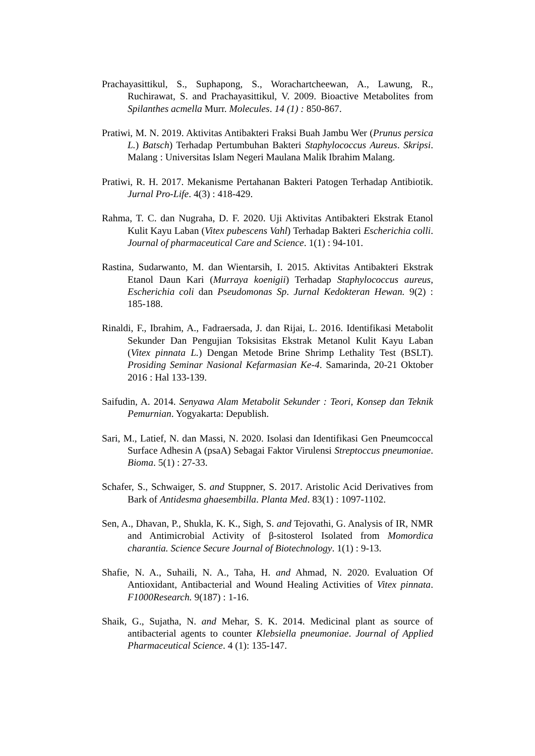Prachayasittikul, S., Suphapong, S., Worachartcheewan, A., Lawung, R., Ruchirawat, S. and Prachayasittikul, V. 2009. Bioactive Metabolites from Spilanthes acmella Murr. Molecules. 14 (1) : 850-867.
Pratiwi, M. N. 2019. Aktivitas Antibakteri Fraksi Buah Jambu Wer (Prunus persica L.) Batsch) Terhadap Pertumbuhan Bakteri Staphylococcus Aureus. Skripsi. Malang : Universitas Islam Negeri Maulana Malik Ibrahim Malang.
Pratiwi, R. H. 2017. Mekanisme Pertahanan Bakteri Patogen Terhadap Antibiotik. Jurnal Pro-Life. 4(3) : 418-429.
Rahma, T. C. dan Nugraha, D. F. 2020. Uji Aktivitas Antibakteri Ekstrak Etanol Kulit Kayu Laban (Vitex pubescens Vahl) Terhadap Bakteri Escherichia colli. Journal of pharmaceutical Care and Science. 1(1) : 94-101.
Rastina, Sudarwanto, M. dan Wientarsih, I. 2015. Aktivitas Antibakteri Ekstrak Etanol Daun Kari (Murraya koenigii) Terhadap Staphylococcus aureus, Escherichia coli dan Pseudomonas Sp. Jurnal Kedokteran Hewan. 9(2) : 185-188.
Rinaldi, F., Ibrahim, A., Fadraersada, J. dan Rijai, L. 2016. Identifikasi Metabolit Sekunder Dan Pengujian Toksisitas Ekstrak Metanol Kulit Kayu Laban (Vitex pinnata L.) Dengan Metode Brine Shrimp Lethality Test (BSLT). Prosiding Seminar Nasional Kefarmasian Ke-4. Samarinda, 20-21 Oktober 2016 : Hal 133-139.
Saifudin, A. 2014. Senyawa Alam Metabolit Sekunder : Teori, Konsep dan Teknik Pemurnian. Yogyakarta: Depublish.
Sari, M., Latief, N. dan Massi, N. 2020. Isolasi dan Identifikasi Gen Pneumcoccal Surface Adhesin A (psaA) Sebagai Faktor Virulensi Streptoccus pneumoniae. Bioma. 5(1) : 27-33.
Schafer, S., Schwaiger, S. and Stuppner, S. 2017. Aristolic Acid Derivatives from Bark of Antidesma ghaesembilla. Planta Med. 83(1) : 1097-1102.
Sen, A., Dhavan, P., Shukla, K. K., Sigh, S. and Tejovathi, G. Analysis of IR, NMR and Antimicrobial Activity of β-sitosterol Isolated from Momordica charantia. Science Secure Journal of Biotechnology. 1(1) : 9-13.
Shafie, N. A., Suhaili, N. A., Taha, H. and Ahmad, N. 2020. Evaluation Of Antioxidant, Antibacterial and Wound Healing Activities of Vitex pinnata. F1000Research. 9(187) : 1-16.
Shaik, G., Sujatha, N. and Mehar, S. K. 2014. Medicinal plant as source of antibacterial agents to counter Klebsiella pneumoniae. Journal of Applied Pharmaceutical Science. 4 (1): 135-147.